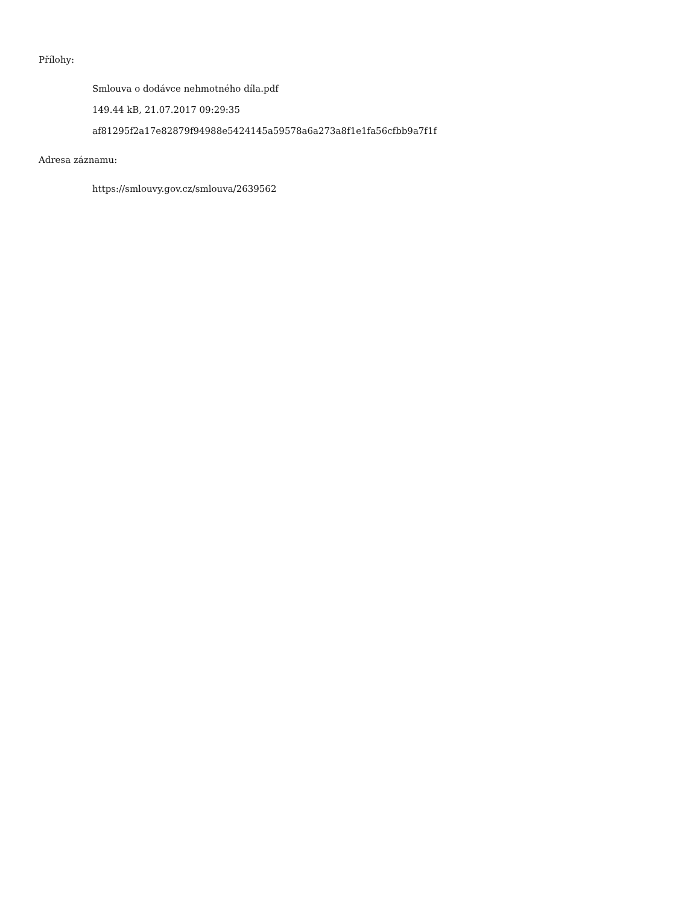Přílohy:
Smlouva o dodávce nehmotného díla.pdf
149.44 kB, 21.07.2017 09:29:35
af81295f2a17e82879f94988e5424145a59578a6a273a8f1e1fa56cfbb9a7f1f
Adresa záznamu:
https://smlouvy.gov.cz/smlouva/2639562